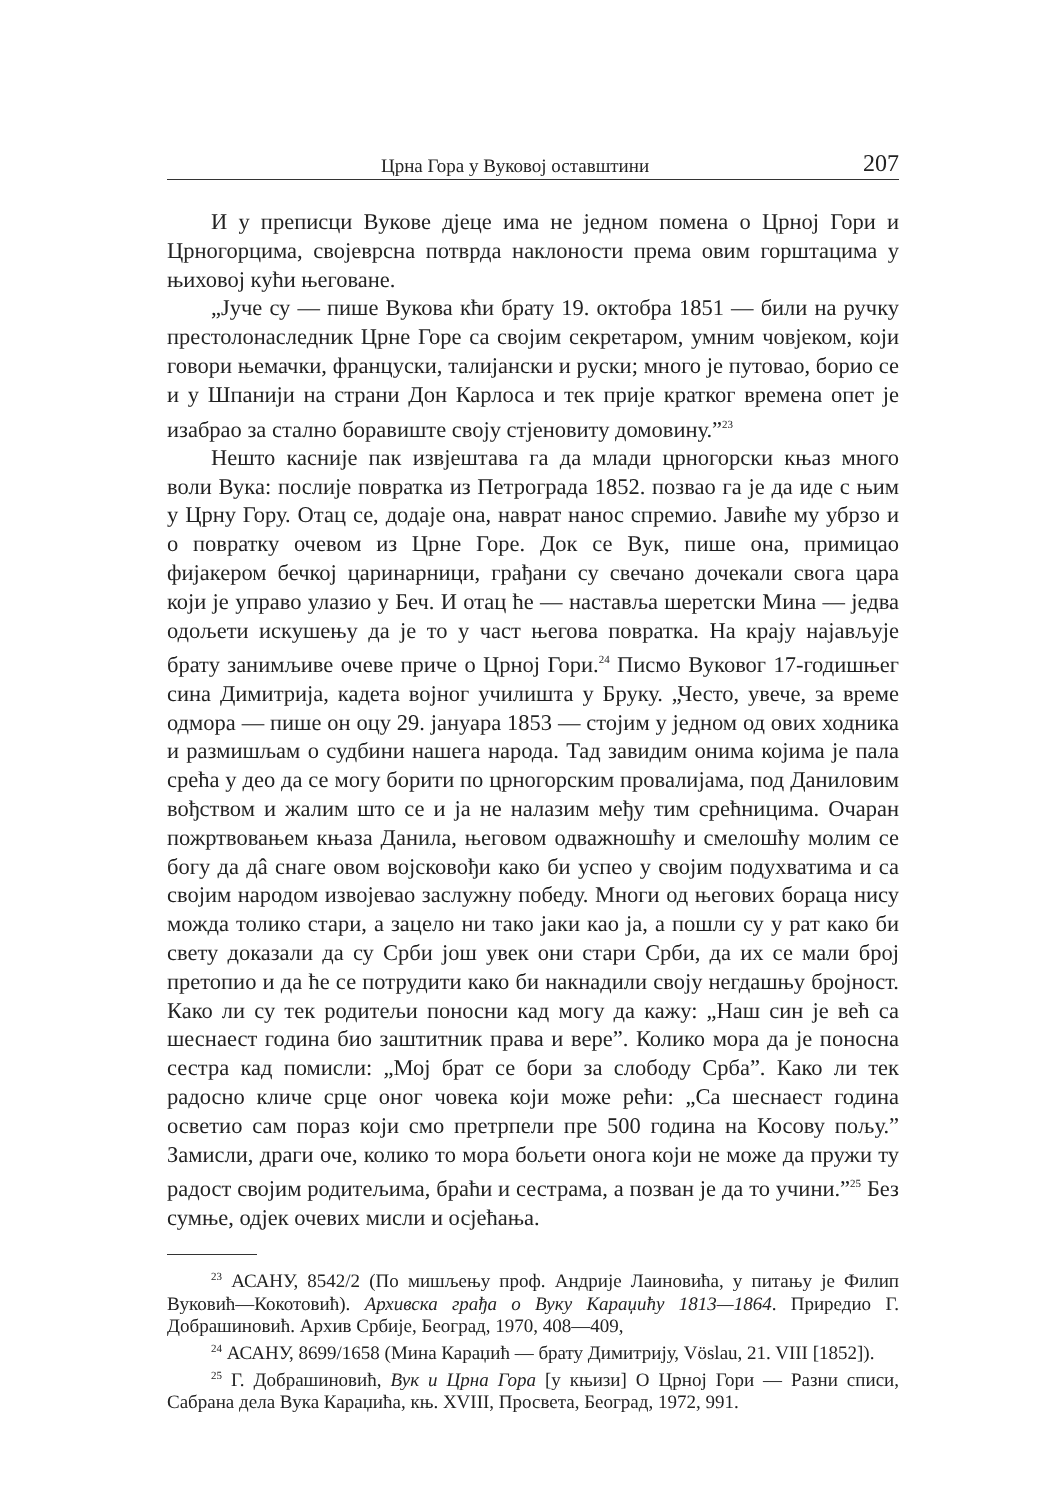Црна Гора у Вуковој оставштини 207
И у преписци Вукове дјеце има не једном помена о Црној Гори и Црногорцима, својеврсна потврда наклоности према овим горштацима у њиховој кући његоване.
„Јуче су — пише Вукова кћи брату 19. октобра 1851 — били на ручку престолонаследник Црне Горе са својим секретаром, умним човјеком, који говори њемачки, француски, талијански и руски; много је путовао, борио се и у Шпанији на страни Дон Карлоса и тек прије кратког времена опет је изабрао за стално боравиште своју стјеновиту домовину.”<sup>23</sup>
Нешто касније пак извјештава га да млади црногорски књаз много воли Вука: послије повратка из Петрограда 1852. позвао га је да иде с њим у Црну Гору. Отац се, додаје она, наврат нанос спремио. Јавиће му убрзо и о повратку очевом из Црне Горе. Док се Вук, пише она, примицао фијакером бечкој царинарници, грађани су свечано дочекали свога цара који је управо улазио у Беч. И отац ће — наставља шеретски Мина — једва одољети искушењу да је то у част његова повратка. На крају најављује брату занимљиве очеве приче о Црној Гори.<sup>24</sup> Писмо Вуковог 17-годишњег сина Димитрија, кадета војног училишта у Бруку. „Често, увече, за време одмора — пише он оцу 29. јануара 1853 — стојим у једном од ових ходника и размишљам о судбини нашега народа. Тад завидим онима којима је пала срећа у део да се могу борити по црногорским провалијама, под Даниловим вођством и жалим што се и ја не налазим међу тим срећницима. Очаран пожртвовањем књаза Данила, његовом одважношћу и смелошћу молим се богу да дâ снаге овом војсковођи како би успео у својим подухватима и са својим народом извојевао заслужну победу. Многи од његових бораца нису можда толико стари, а зацело ни тако јаки као ја, а пошли су у рат како би свету доказали да су Срби још увек они стари Срби, да их се мали број претопио и да ће се потрудити како би накнадили своју негдашњу бројност. Како ли су тек родитељи поносни кад могу да кажу: „Наш син је већ са шеснаест година био заштитник права и вере”. Колико мора да је поносна сестра кад помисли: „Мој брат се бори за слободу Срба”. Како ли тек радосно кличе срце оног човека који може рећи: „Са шеснаест година осветио сам пораз који смо претрпели пре 500 година на Косову пољу.” Замисли, драги оче, колико то мора бољети онога који не може да пружи ту радост својим родитељима, браћи и сестрама, а позван је да то учини.”<sup>25</sup> Без сумње, одјек очевих мисли и осјећања.
<sup>23</sup> АСАНУ, 8542/2 (По мишљењу проф. Андрије Лаиновића, у питању је Филип Вуковић—Кокотовић). Архивска грађа о Вуку Караџићу 1813—1864. Приредио Г. Добрашиновић. Архив Србије, Београд, 1970, 408—409,
<sup>24</sup> АСАНУ, 8699/1658 (Мина Караџић — брату Димитрију, Vöslau, 21. VIII [1852]).
<sup>25</sup> Г. Добрашиновић, Вук и Црна Гора [у књизи] О Црној Гори — Разни списи, Сабрана дела Вука Караџића, књ. XVIII, Просвета, Београд, 1972, 991.